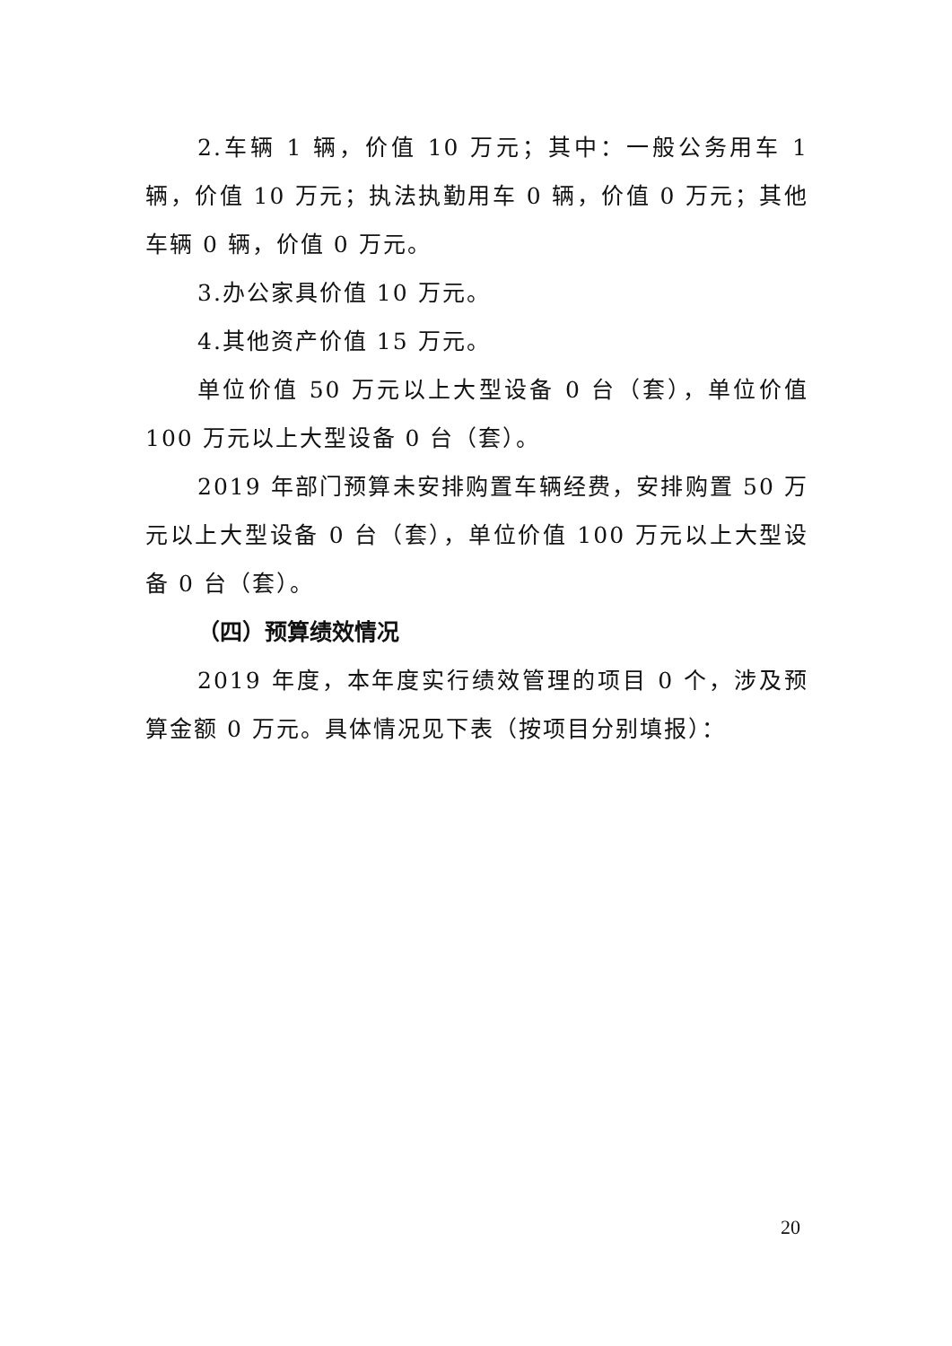2.车辆 1 辆，价值 10 万元；其中：一般公务用车 1 辆，价值 10 万元；执法执勤用车 0 辆，价值 0 万元；其他车辆 0 辆，价值 0 万元。
3.办公家具价值 10 万元。
4.其他资产价值 15 万元。
单位价值 50 万元以上大型设备 0 台（套），单位价值 100 万元以上大型设备 0 台（套）。
2019 年部门预算未安排购置车辆经费，安排购置 50 万元以上大型设备 0 台（套），单位价值 100 万元以上大型设备 0 台（套）。
（四）预算绩效情况
2019 年度，本年度实行绩效管理的项目 0 个，涉及预算金额 0 万元。具体情况见下表（按项目分别填报）：
20